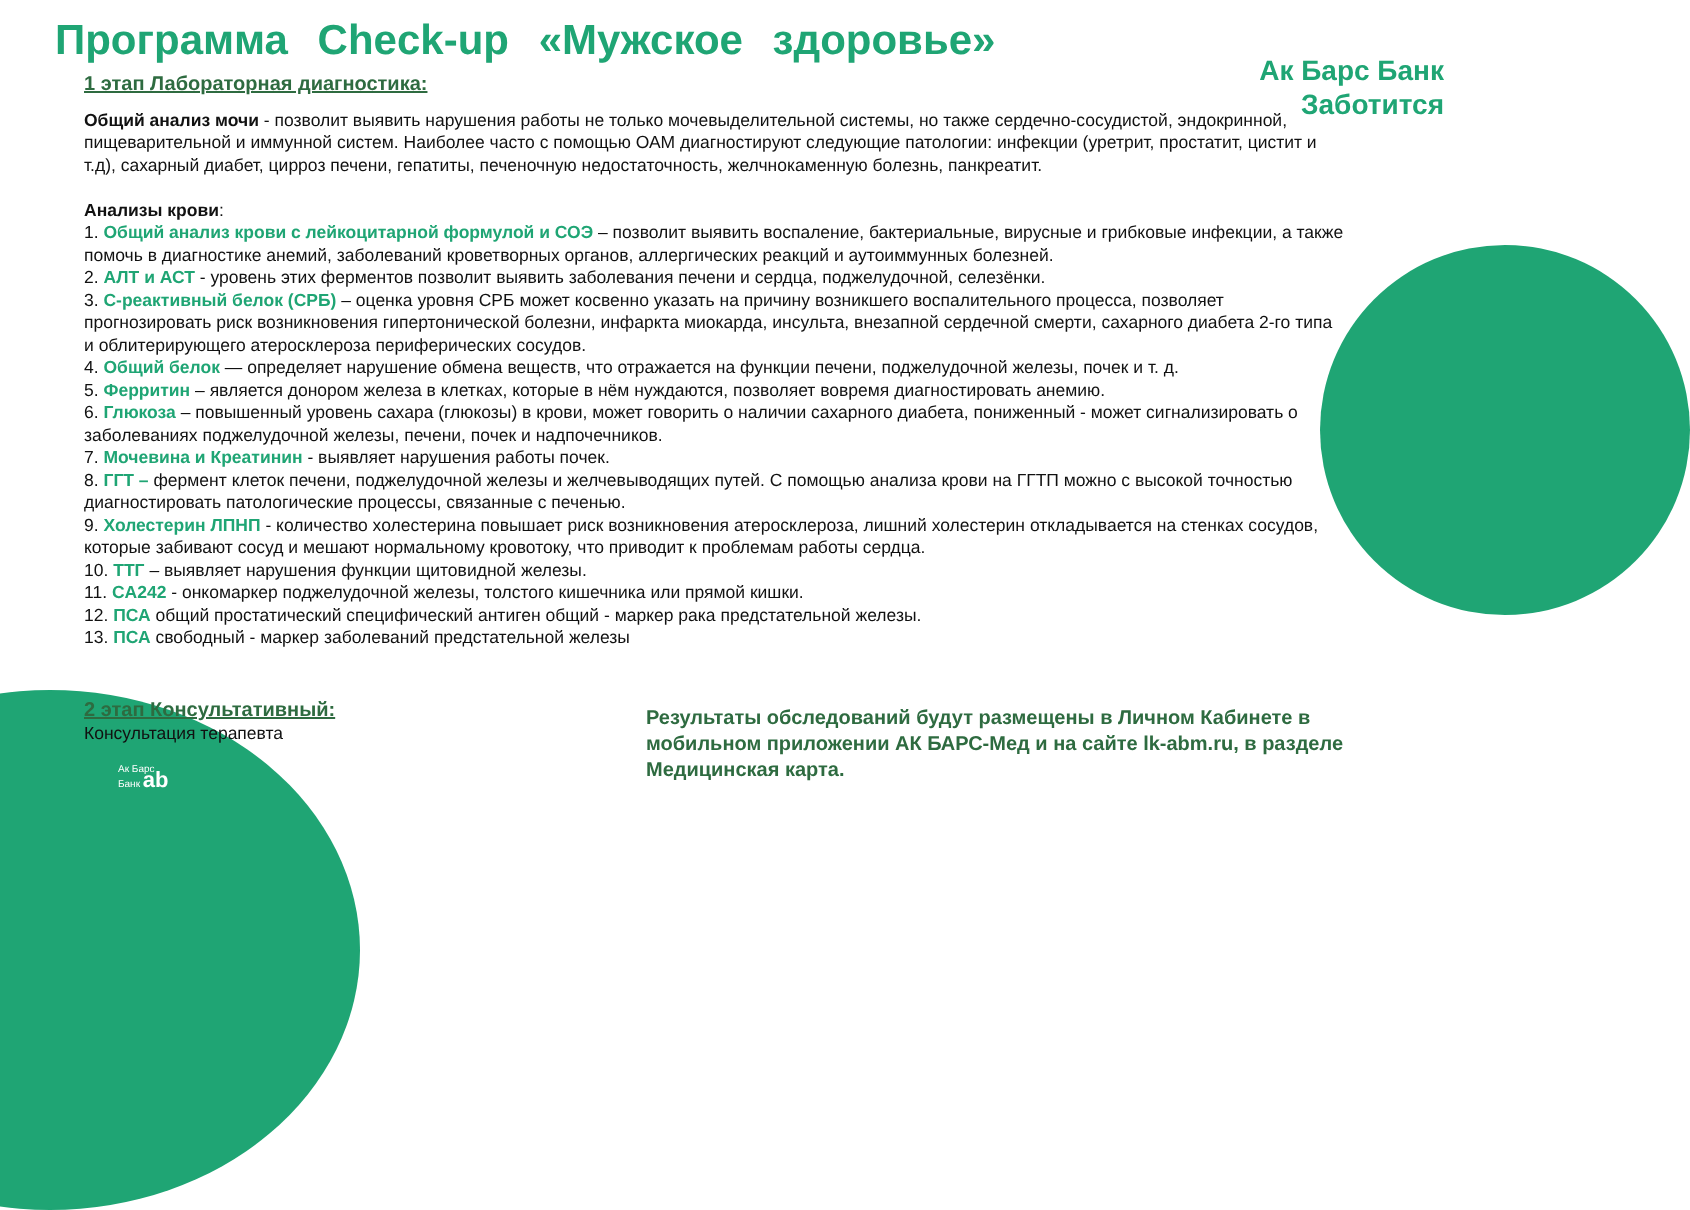Программа Check-up «Мужское здоровье»
Ак Барс Банк
Заботится
1 этап Лабораторная диагностика:
Общий анализ мочи - позволит выявить нарушения работы не только мочевыделительной системы, но также сердечно-сосудистой, эндокринной, пищеварительной и иммунной систем. Наиболее часто с помощью ОАМ диагностируют следующие патологии: инфекции (уретрит, простатит, цистит и т.д), сахарный диабет, цирроз печени, гепатиты, печеночную недостаточность, желчнокаменную болезнь, панкреатит.
Анализы крови:
1. Общий анализ крови с лейкоцитарной формулой и СОЭ – позволит выявить воспаление, бактериальные, вирусные и грибковые инфекции, а также помочь в диагностике анемий, заболеваний кроветворных органов, аллергических реакций и аутоиммунных болезней.
2. АЛТ и АСТ - уровень этих ферментов позволит выявить заболевания печени и сердца, поджелудочной, селезёнки.
3. С-реактивный белок (СРБ) – оценка уровня СРБ может косвенно указать на причину возникшего воспалительного процесса, позволяет прогнозировать риск возникновения гипертонической болезни, инфаркта миокарда, инсульта, внезапной сердечной смерти, сахарного диабета 2-го типа и облитерирующего атеросклероза периферических сосудов.
4. Общий белок — определяет нарушение обмена веществ, что отражается на функции печени, поджелудочной железы, почек и т. д.
5. Ферритин – является донором железа в клетках, которые в нём нуждаются, позволяет вовремя диагностировать анемию.
6. Глюкоза – повышенный уровень сахара (глюкозы) в крови, может говорить о наличии сахарного диабета, пониженный - может сигнализировать о заболеваниях поджелудочной железы, печени, почек и надпочечников.
7. Мочевина и Креатинин - выявляет нарушения работы почек.
8. ГГТ – фермент клеток печени, поджелудочной железы и желчевыводящих путей. С помощью анализа крови на ГГТП можно с высокой точностью диагностировать патологические процессы, связанные с печенью.
9. Холестерин ЛПНП - количество холестерина повышает риск возникновения атеросклероза, лишний холестерин откладывается на стенках сосудов, которые забивают сосуд и мешают нормальному кровотоку, что приводит к проблемам работы сердца.
10. ТТГ – выявляет нарушения функции щитовидной железы.
11. CA242 - онкомаркер поджелудочной железы, толстого кишечника или прямой кишки.
12. ПСА общий простатический специфический антиген общий - маркер рака предстательной железы.
13. ПСА свободный - маркер заболеваний предстательной железы
2 этап Консультативный:
Консультация терапевта
Результаты обследований будут размещены в Личном Кабинете в мобильном приложении АК БАРС-Мед и на сайте lk-abm.ru, в разделе Медицинская карта.
Ак Барс
Банк ab